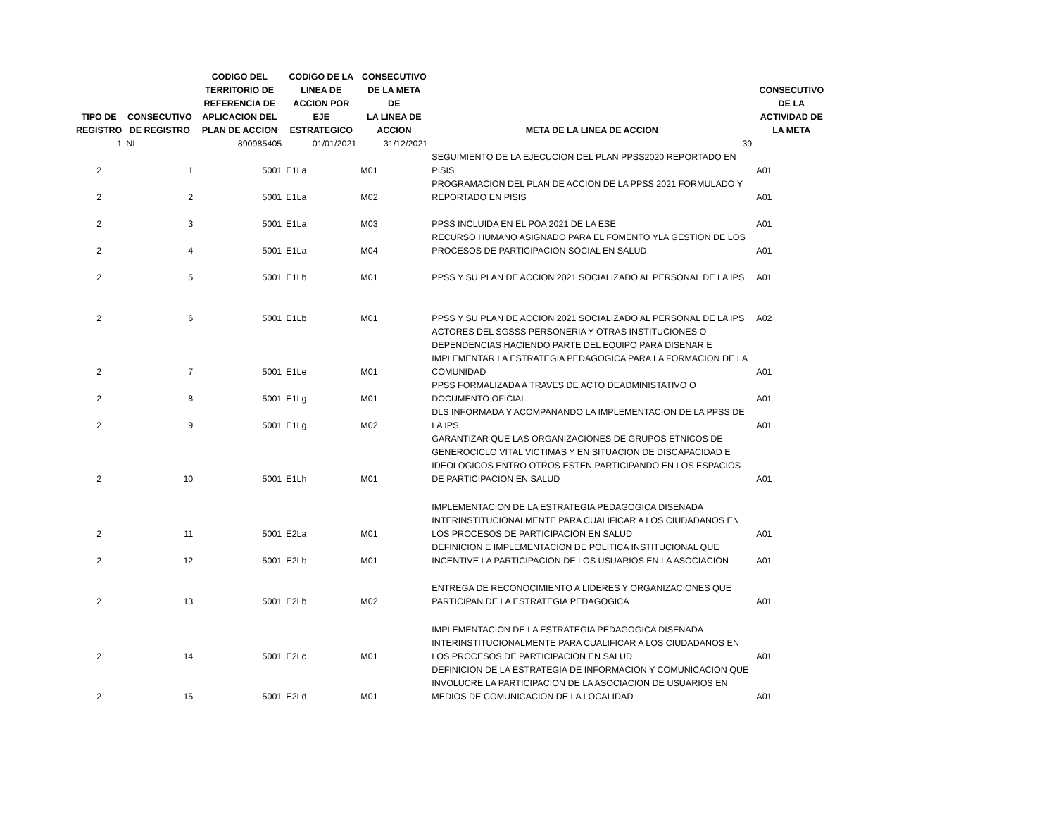| TIPO DE REGISTRO | CONSECUTIVO DE REGISTRO | CODIGO DEL TERRITORIO DE REFERENCIA DE APLICACION DEL PLAN DE ACCION | CODIGO DE LA LINEA DE ACCION POR EJE ESTRATEGICO | CONSECUTIVO DE LA META DE LA LINEA DE ACCION | META DE LA LINEA DE ACCION | CONSECUTIVO DE LA ACTIVIDAD DE LA META |
| --- | --- | --- | --- | --- | --- | --- |
| 1 | NI | 890985405 | 01/01/2021 | 31/12/2021 | 39 | |
| 2 | 1 | 5001 | E1La | M01 | SEGUIMIENTO DE LA EJECUCION DEL PLAN PPSS2020 REPORTADO EN PISIS | A01 |
| 2 | 2 | 5001 | E1La | M02 | PROGRAMACION DEL PLAN DE ACCION DE LA PPSS 2021 FORMULADO Y REPORTADO EN PISIS | A01 |
| 2 | 3 | 5001 | E1La | M03 | PPSS INCLUIDA EN EL POA 2021 DE LA ESE | A01 |
| 2 | 4 | 5001 | E1La | M04 | RECURSO HUMANO ASIGNADO PARA EL FOMENTO YLA GESTION DE LOS PROCESOS DE PARTICIPACION SOCIAL EN SALUD | A01 |
| 2 | 5 | 5001 | E1Lb | M01 | PPSS Y SU PLAN DE ACCION 2021 SOCIALIZADO AL PERSONAL DE LA IPS | A01 |
| 2 | 6 | 5001 | E1Lb | M01 | PPSS Y SU PLAN DE ACCION 2021 SOCIALIZADO AL PERSONAL DE LA IPS | A02 |
| 2 | 7 | 5001 | E1Le | M01 | ACTORES DEL SGSSS PERSONERIA Y OTRAS INSTITUCIONES O DEPENDENCIAS HACIENDO PARTE DEL EQUIPO PARA DISENAR E IMPLEMENTAR LA ESTRATEGIA PEDAGOGICA PARA LA FORMACION DE LA COMUNIDAD | A01 |
| 2 | 8 | 5001 | E1Lg | M01 | PPSS FORMALIZADA A TRAVES DE ACTO DEADMINISTATIVO O DOCUMENTO OFICIAL | A01 |
| 2 | 9 | 5001 | E1Lg | M02 | DLS INFORMADA Y ACOMPANANDO LA IMPLEMENTACION DE LA PPSS DE LA IPS | A01 |
| 2 | 10 | 5001 | E1Lh | M01 | GARANTIZAR QUE LAS ORGANIZACIONES DE GRUPOS ETNICOS DE GENEROCICLO VITAL VICTIMAS Y EN SITUACION DE DISCAPACIDAD E IDEOLOGICOS ENTRO OTROS ESTEN PARTICIPANDO EN LOS ESPACIOS DE PARTICIPACION EN SALUD | A01 |
| 2 | 11 | 5001 | E2La | M01 | IMPLEMENTACION DE LA ESTRATEGIA PEDAGOGICA DISENADA INTERINSTITUCIONALMENTE PARA CUALIFICAR A LOS CIUDADANOS EN LOS PROCESOS DE PARTICIPACION EN SALUD | A01 |
| 2 | 12 | 5001 | E2Lb | M01 | DEFINICION E IMPLEMENTACION DE POLITICA INSTITUCIONAL QUE INCENTIVE LA PARTICIPACION DE LOS USUARIOS EN LA ASOCIACION | A01 |
| 2 | 13 | 5001 | E2Lb | M02 | ENTREGA DE RECONOCIMIENTO A LIDERES Y ORGANIZACIONES QUE PARTICIPAN DE LA ESTRATEGIA PEDAGOGICA | A01 |
| 2 | 14 | 5001 | E2Lc | M01 | IMPLEMENTACION DE LA ESTRATEGIA PEDAGOGICA DISENADA INTERINSTITUCIONALMENTE PARA CUALIFICAR A LOS CIUDADANOS EN LOS PROCESOS DE PARTICIPACION EN SALUD | A01 |
| 2 | 15 | 5001 | E2Ld | M01 | DEFINICION DE LA ESTRATEGIA DE INFORMACION Y COMUNICACION QUE INVOLUCRE LA PARTICIPACION DE LA ASOCIACION DE USUARIOS EN MEDIOS DE COMUNICACION DE LA LOCALIDAD | A01 |